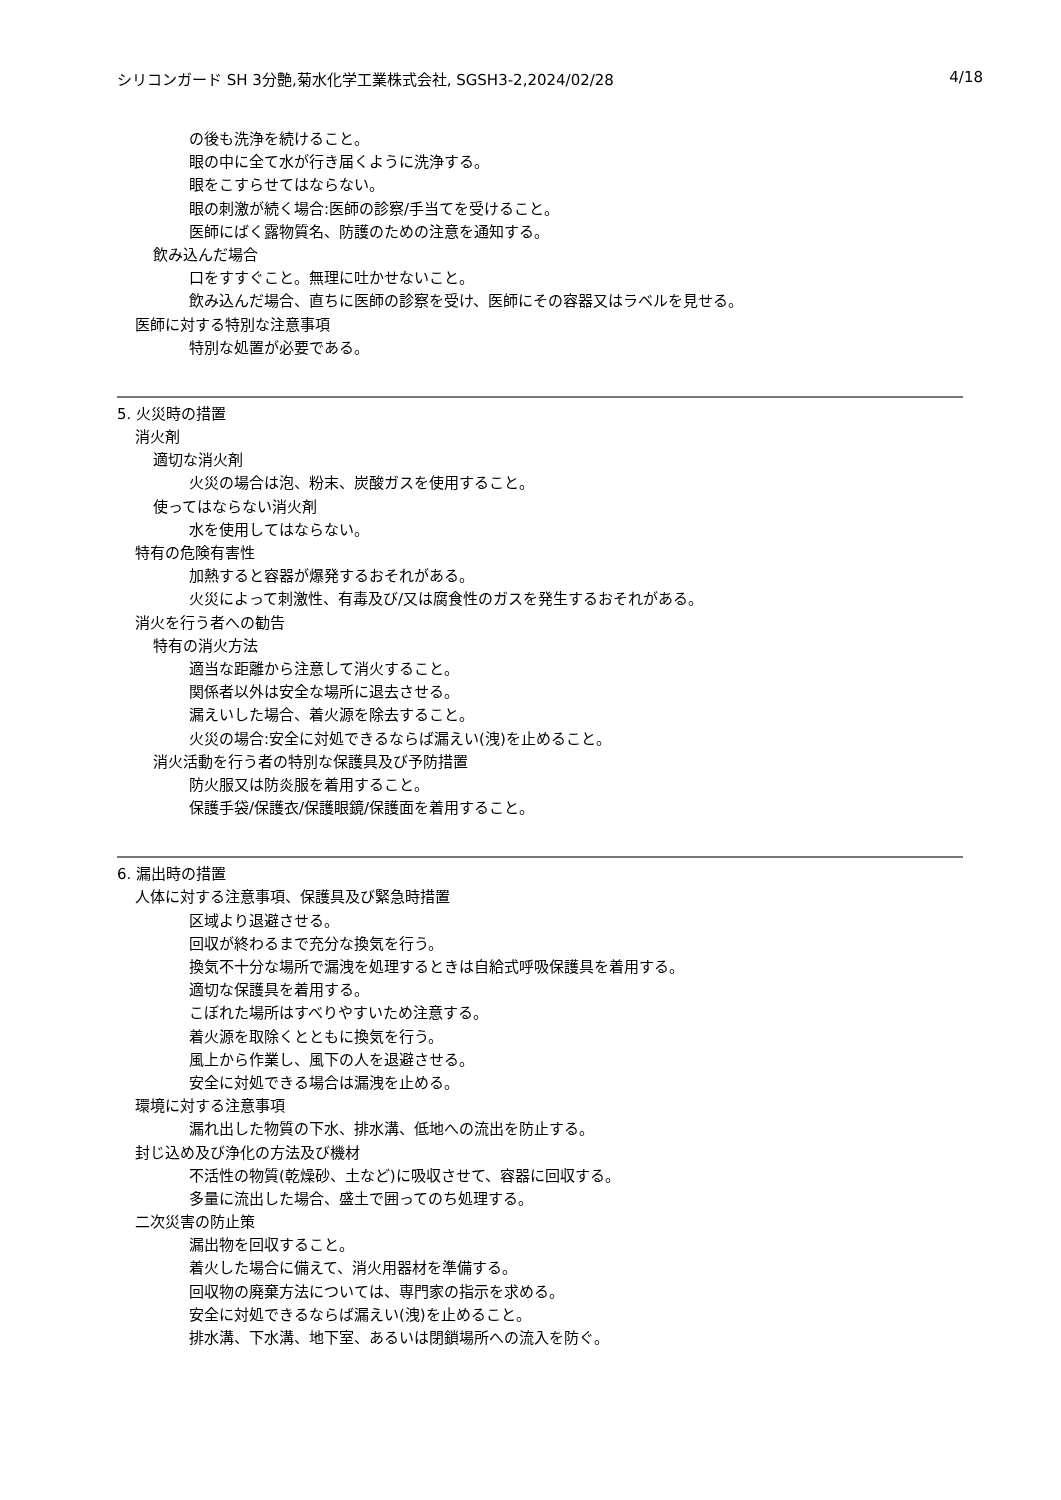シリコンガード SH 3分艶,菊水化学工業株式会社, SGSH3-2,2024/02/28 4/18
の後も洗浄を続けること。
眼の中に全て水が行き届くように洗浄する。
眼をこすらせてはならない。
眼の刺激が続く場合:医師の診察/手当てを受けること。
医師にばく露物質名、防護のための注意を通知する。
飲み込んだ場合
口をすすぐこと。無理に吐かせないこと。
飲み込んだ場合、直ちに医師の診察を受け、医師にその容器又はラベルを見せる。
医師に対する特別な注意事項
特別な処置が必要である。
5. 火災時の措置
消火剤
適切な消火剤
火災の場合は泡、粉末、炭酸ガスを使用すること。
使ってはならない消火剤
水を使用してはならない。
特有の危険有害性
加熱すると容器が爆発するおそれがある。
火災によって刺激性、有毒及び/又は腐食性のガスを発生するおそれがある。
消火を行う者への勧告
特有の消火方法
適当な距離から注意して消火すること。
関係者以外は安全な場所に退去させる。
漏えいした場合、着火源を除去すること。
火災の場合:安全に対処できるならば漏えい(洩)を止めること。
消火活動を行う者の特別な保護具及び予防措置
防火服又は防炎服を着用すること。
保護手袋/保護衣/保護眼鏡/保護面を着用すること。
6. 漏出時の措置
人体に対する注意事項、保護具及び緊急時措置
区域より退避させる。
回収が終わるまで充分な換気を行う。
換気不十分な場所で漏洩を処理するときは自給式呼吸保護具を着用する。
適切な保護具を着用する。
こぼれた場所はすべりやすいため注意する。
着火源を取除くとともに換気を行う。
風上から作業し、風下の人を退避させる。
安全に対処できる場合は漏洩を止める。
環境に対する注意事項
漏れ出した物質の下水、排水溝、低地への流出を防止する。
封じ込め及び浄化の方法及び機材
不活性の物質(乾燥砂、土など)に吸収させて、容器に回収する。
多量に流出した場合、盛土で囲ってのち処理する。
二次災害の防止策
漏出物を回収すること。
着火した場合に備えて、消火用器材を準備する。
回収物の廃棄方法については、専門家の指示を求める。
安全に対処できるならば漏えい(洩)を止めること。
排水溝、下水溝、地下室、あるいは閉鎖場所への流入を防ぐ。